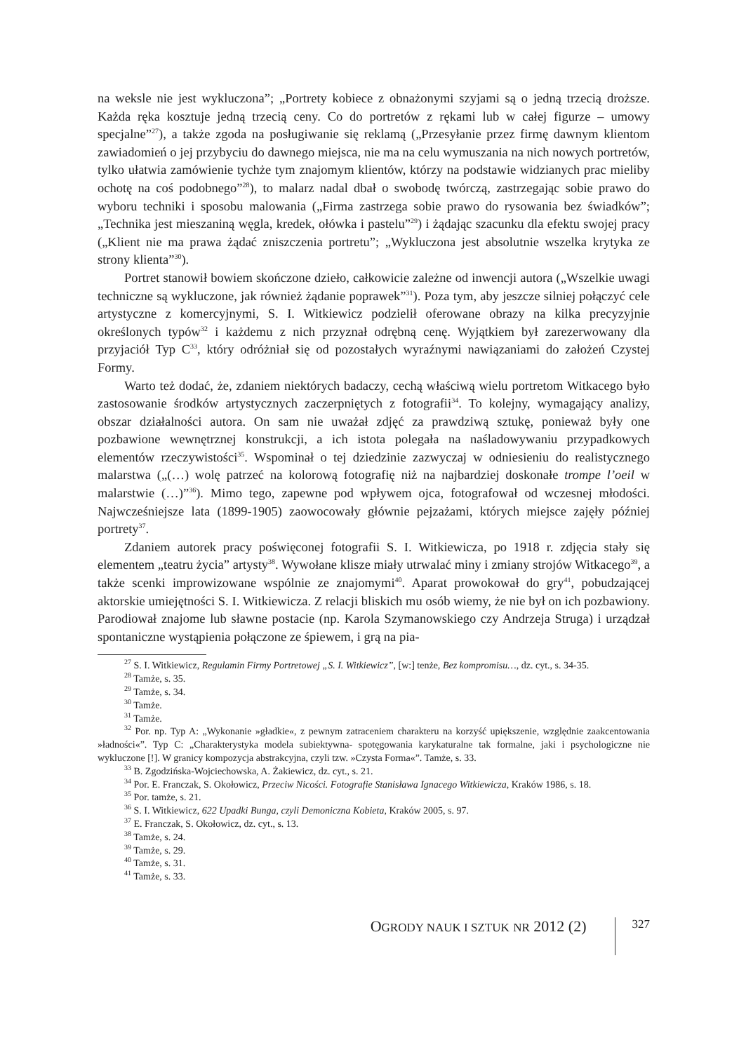na weksle nie jest wykluczona”; „Portrety kobiece z obnażonymi szyjami są o jedną trzecią droższe. Każda ręka kosztuje jedną trzecią ceny. Co do portretów z rękami lub w całej figurze – umowy specjalne”<sup>27</sup>), a także zgoda na posługiwanie się reklamą („Przesyłanie przez firmę dawnym klientom zawiadomień o jej przybyciu do dawnego miejsca, nie ma na celu wymuszania na nich nowych portretów, tylko ułatwia zamówienie tychże tym znajomym klientów, którzy na podstawie widzianych prac mieliby ochotę na coś podobnego”<sup>28</sup>), to malarz nadal dbał o swobodę twórczą, zastrzegając sobie prawo do wyboru techniki i sposobu malowania („Firma zastrzega sobie prawo do rysowania bez świadków”; „Technika jest mieszaniną węgla, kredek, ołówka i pastelu”<sup>29</sup>) i żądając szacunku dla efektu swojej pracy („Klient nie ma prawa żądać zniszczenia portretu”; „Wykluczona jest absolutnie wszelka krytyka ze strony klienta”<sup>30</sup>).
Portret stanowił bowiem skończone dzieło, całkowicie zależne od inwencji autora („Wszelkie uwagi techniczne są wykluczone, jak również żądanie poprawek”<sup>31</sup>). Poza tym, aby jeszcze silniej połączyć cele artystyczne z komercyjnymi, S. I. Witkiewicz podzielił oferowane obrazy na kilka precyzyjnie określonych typów<sup>32</sup> i każdemu z nich przyznał odrębną cenę. Wyjątkiem był zarezerwowany dla przyjaciół Typ C<sup>33</sup>, który odróżniał się od pozostałych wyraźnymi nawiązaniami do założeń Czystej Formy.
Warto też dodać, że, zdaniem niektórych badaczy, cechą właściwą wielu portretom Witkacego było zastosowanie środków artystycznych zaczerpniętych z fotografii<sup>34</sup>. To kolejny, wymagający analizy, obszar działalności autora. On sam nie uważał zdjęć za prawdziwą sztukę, ponieważ były one pozbawione wewnętrznej konstrukcji, a ich istota polegała na naśladowywaniu przypadkowych elementów rzeczywistości<sup>35</sup>. Wspominał o tej dziedzinie zazwyczaj w odniesieniu do realistycznego malarstwa („(…) wolę patrzeć na kolorową fotografię niż na najbardziej doskonałe trompe l’oeil w malarstwie (…)”<sup>36</sup>). Mimo tego, zapewne pod wpływem ojca, fotografował od wczesnej młodości. Najwcześniejsze lata (1899-1905) zaowocowały głównie pejzażami, których miejsce zajęły później portrety<sup>37</sup>.
Zdaniem autorek pracy poświęconej fotografii S. I. Witkiewicza, po 1918 r. zdjęcia stały się elementem „teatru życia” artysty<sup>38</sup>. Wywołane klisze miały utrwalać miny i zmiany strojów Witkacego<sup>39</sup>, a także scenki improwizowane wspólnie ze znajomymi<sup>40</sup>. Aparat prowokował do gry<sup>41</sup>, pobudzającej aktorskie umiejętności S. I. Witkiewicza. Z relacji bliskich mu osób wiemy, że nie był on ich pozbawiony. Parodiował znajome lub sławne postacie (np. Karola Szymanowskiego czy Andrzeja Struga) i urządzał spontaniczne wystąpienia połączone ze śpiewem, i grą na pia-
<sup>27</sup> S. I. Witkiewicz, Regulamin Firmy Portretowej „S. I. Witkiewicz”, [w:] tenże, Bez kompromisu…, dz. cyt., s. 34-35.
<sup>28</sup> Tamże, s. 35.
<sup>29</sup> Tamże, s. 34.
<sup>30</sup> Tamże.
<sup>31</sup> Tamże.
<sup>32</sup> Por. np. Typ A: „Wykonanie »gładkie«, z pewnym zatraceniem charakteru na korzyść upiększenie, względnie zaakcentowania »ładności«”. Typ C: „Charakterystyka modela subiektywna- spotęgowania karykaturalne tak formalne, jaki i psychologiczne nie wykluczone [!]. W granicy kompozycja abstrakcyjna, czyli tzw. »Czysta Forma«”. Tamże, s. 33.
<sup>33</sup> B. Zgodzińska-Wojciechowska, A. Żakiewicz, dz. cyt., s. 21.
<sup>34</sup> Por. E. Franczak, S. Okołowicz, Przeciw Nicości. Fotografie Stanisława Ignacego Witkiewicza, Kraków 1986, s. 18.
<sup>35</sup> Por. tamże, s. 21.
<sup>36</sup> S. I. Witkiewicz, 622 Upadki Bunga, czyli Demoniczna Kobieta, Kraków 2005, s. 97.
<sup>37</sup> E. Franczak, S. Okołowicz, dz. cyt., s. 13.
<sup>38</sup> Tamże, s. 24.
<sup>39</sup> Tamże, s. 29.
<sup>40</sup> Tamże, s. 31.
<sup>41</sup> Tamże, s. 33.
OGRODY NAUK I SZTUK NR 2012 (2)
327